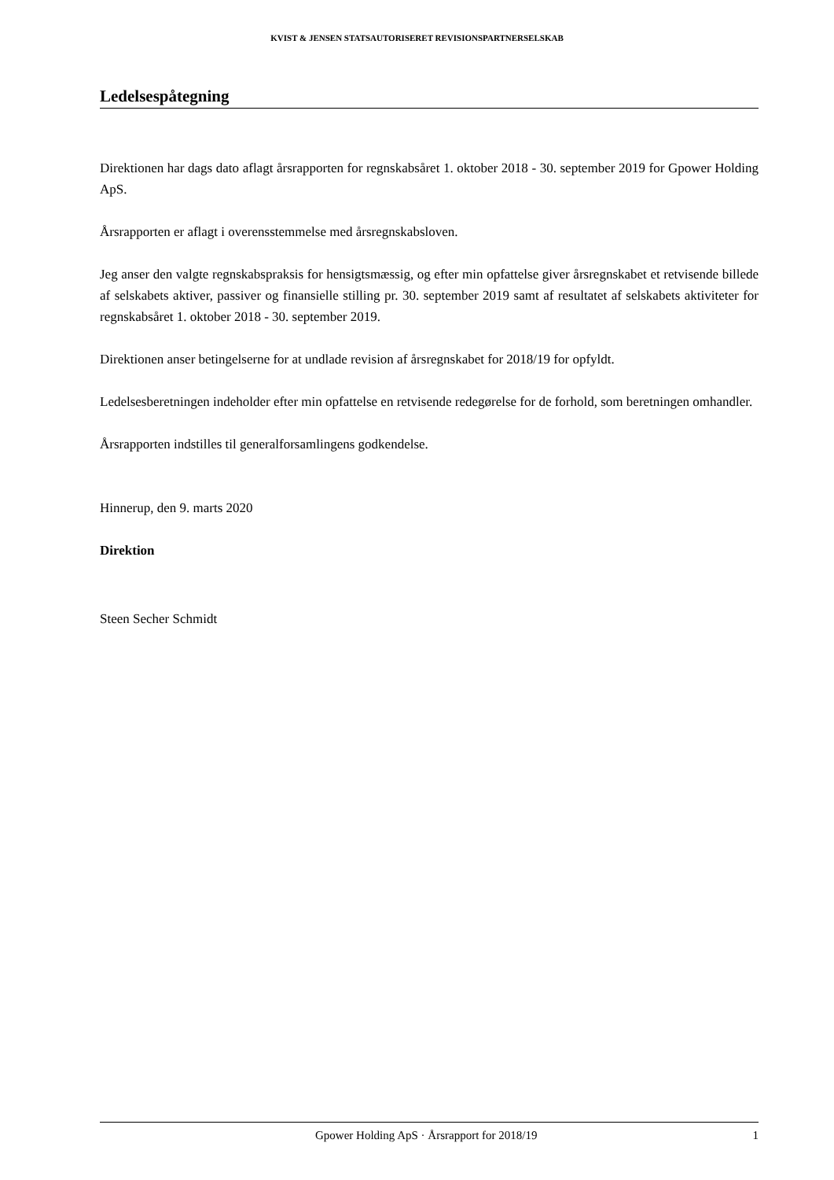KVIST & JENSEN STATSAUTORISERET REVISIONSPARTNERSELSKAB
Ledelsespåtegning
Direktionen har dags dato aflagt årsrapporten for regnskabsåret 1. oktober 2018 - 30. september 2019 for Gpower Holding ApS.
Årsrapporten er aflagt i overensstemmelse med årsregnskabsloven.
Jeg anser den valgte regnskabspraksis for hensigtsmæssig, og efter min opfattelse giver årsregnskabet et retvisende billede af selskabets aktiver, passiver og finansielle stilling pr. 30. september 2019 samt af resultatet af selskabets aktiviteter for regnskabsåret 1. oktober 2018 - 30. september 2019.
Direktionen anser betingelserne for at undlade revision af årsregnskabet for 2018/19 for opfyldt.
Ledelsesberetningen indeholder efter min opfattelse en retvisende redegørelse for de forhold, som beretningen omhandler.
Årsrapporten indstilles til generalforsamlingens godkendelse.
Hinnerup, den 9. marts 2020
Direktion
Steen Secher Schmidt
Gpower Holding ApS · Årsrapport for 2018/19 1